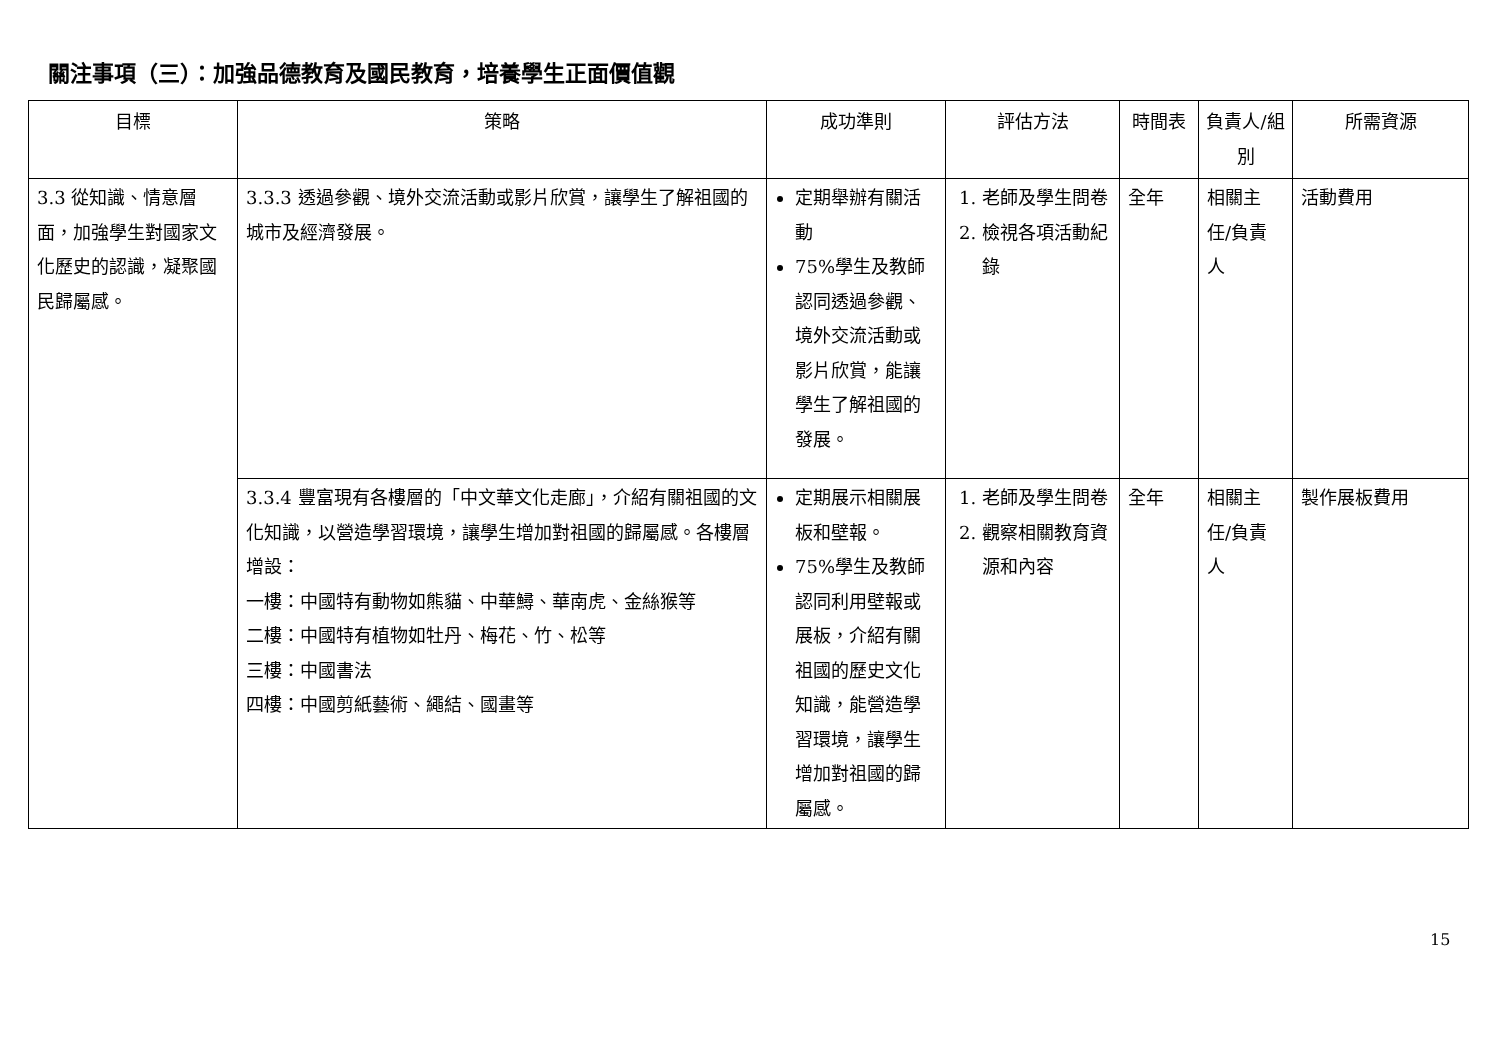關注事項（三）：加強品德教育及國民教育，培養學生正面價值觀
| 目標 | 策略 | 成功準則 | 評估方法 | 時間表 | 負責人/組別 | 所需資源 |
| --- | --- | --- | --- | --- | --- | --- |
| 3.3 從知識、情意層面，加強學生對國家文化歷史的認識，凝聚國民歸屬感。 | 3.3.3 透過參觀、境外交流活動或影片欣賞，讓學生了解祖國的城市及經濟發展。 | 定期舉辦有關活動 75%學生及教師認同透過參觀、境外交流活動或影片欣賞，能讓學生了解祖國的發展。 | 1. 老師及學生問卷 2. 檢視各項活動紀錄 | 全年 | 相關主任/負責人 | 活動費用 |
| | 3.3.4 豐富現有各樓層的「中文華文化走廊」，介紹有關祖國的文化知識，以營造學習環境，讓學生增加對祖國的歸屬感。各樓層增設： 一樓：中國特有動物如熊貓、中華鱘、華南虎、金絲猴等 二樓：中國特有植物如牡丹、梅花、竹、松等 三樓：中國書法 四樓：中國剪紙藝術、繩結、國畫等 | 定期展示相關展板和壁報。 75%學生及教師認同利用壁報或展板，介紹有關祖國的歷史文化知識，能營造學習環境，讓學生增加對祖國的歸屬感。 | 1. 老師及學生問卷 2. 觀察相關教育資源和內容 | 全年 | 相關主任/負責人 | 製作展板費用 |
15